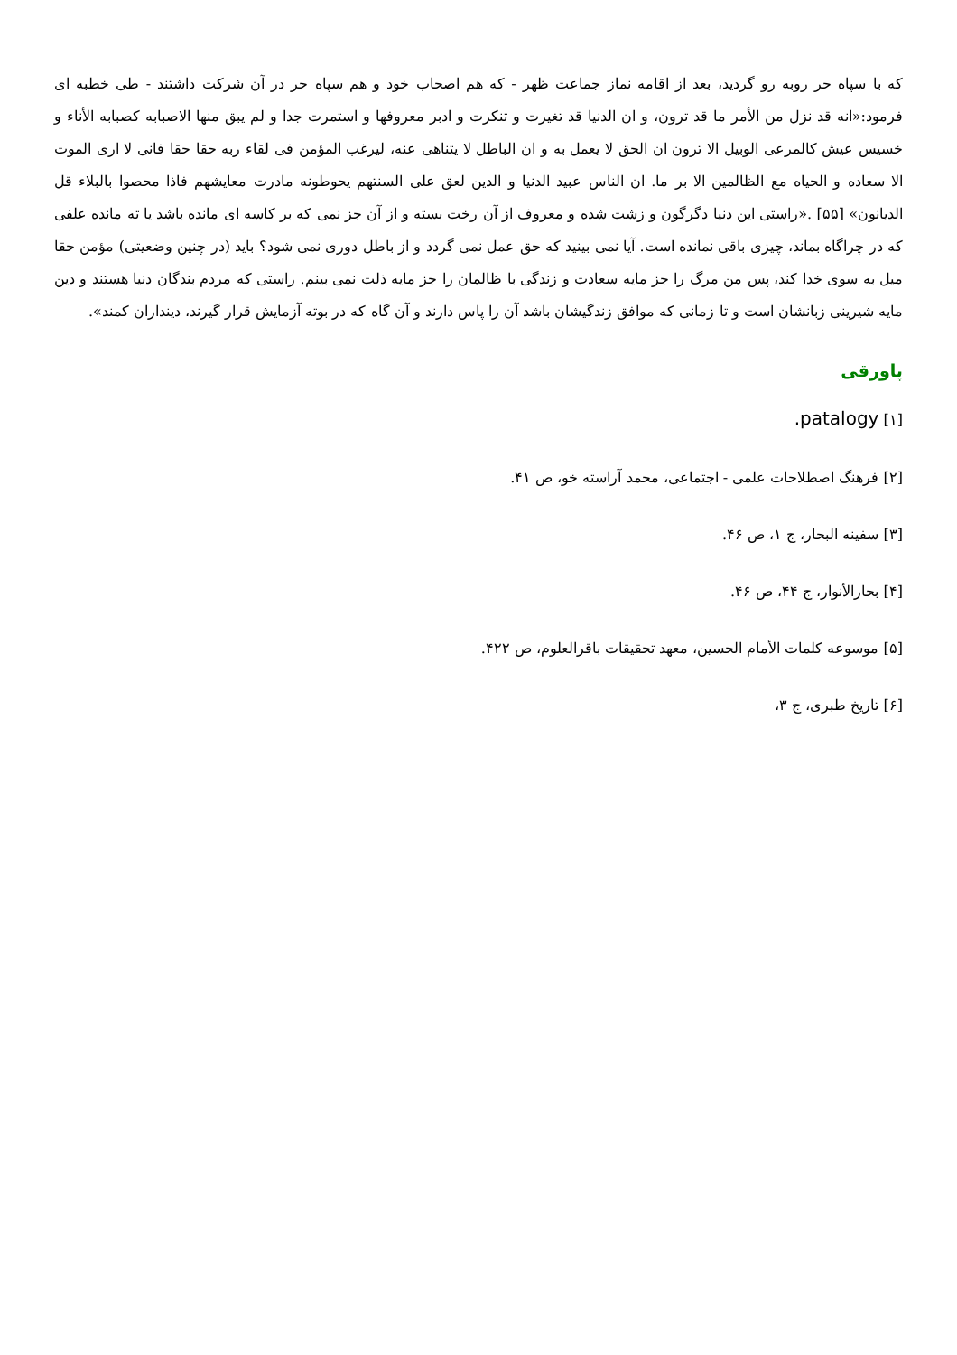که با سپاه حر روبه رو گردید، بعد از اقامه نماز جماعت ظهر - که هم اصحاب خود و هم سپاه حر در آن شرکت داشتند - طی خطبه ای فرمود:«انه قد نزل من الأمر ما قد ترون، و ان الدنیا قد تغیرت و تنکرت و ادبر معروفها و استمرت جدا و لم یبق منها الاصبابه کصبابه الأناء و خسیس عیش کالمرعی الوبیل الا ترون ان الحق لا یعمل به و ان الباطل لا یتناهی عنه، لیرغب المؤمن فی لقاء ربه حقا حقا فانی لا اری الموت الا سعاده و الحیاه مع الظالمین الا بر ما. ان الناس عبید الدنیا و الدین لعق علی السنتهم یحوطونه مادرت معایشهم فاذا محصوا بالبلاء قل الدیانون» [۵۵] .«راستی این دنیا دگرگون و زشت شده و معروف از آن رخت بسته و از آن جز نمی که بر کاسه ای مانده باشد یا ته مانده علفی که در چراگاه بماند، چیزی باقی نمانده است. آیا نمی بینید که حق عمل نمی گردد و از باطل دوری نمی شود؟ باید (در چنین وضعیتی) مؤمن حقا میل به سوی خدا کند، پس من مرگ را جز مایه سعادت و زندگی با ظالمان را جز مایه ذلت نمی بینم. راستی که مردم بندگان دنیا هستند و دین مایه شیرینی زبانشان است و تا زمانی که موافق زندگیشان باشد آن را پاس دارند و آن گاه که در بوته آزمایش قرار گیرند، دینداران کمند».
پاورقی
[۱] patalogy.
[۲] فرهنگ اصطلاحات علمی - اجتماعی، محمد آراسته خو، ص ۴۱.
[۳] سفینه البحار، ج ۱، ص ۴۶.
[۴] بحارالأنوار، ج ۴۴، ص ۴۶.
[۵] موسوعه کلمات الأمام الحسین، معهد تحقیقات باقرالعلوم، ص ۴۲۲.
[۶] تاریخ طبری، ج ۳،